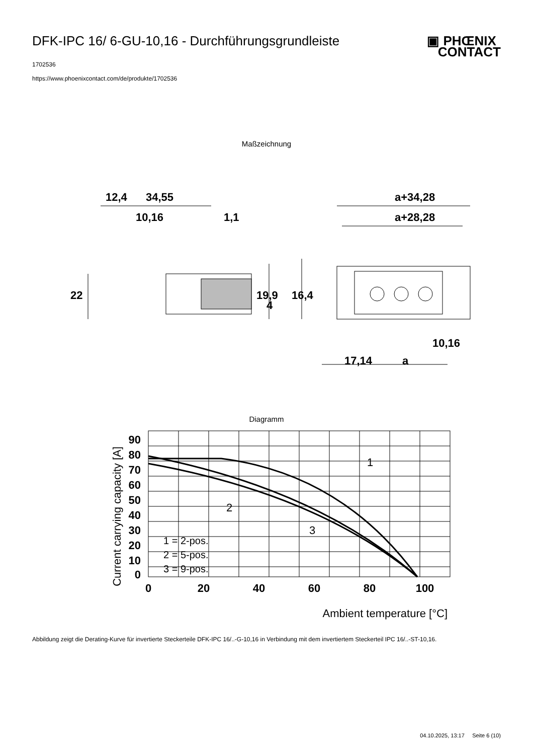▣ PHŒNIX
CONTACT
DFK-IPC 16/ 6-GU-10,16 - Durchführungsgrundleiste
1702536
https://www.phoenixcontact.com/de/produkte/1702536
Maßzeichnung
12,4
34,55
10,16
1,1
a+34,28
a+28,28
22
19,9
16,4
4
10,16
17,14
a
Diagramm
90
80
70
60
50
40
30
20
10
0
0
20
40
60
80
100
1
2
3
1 = 2-pos.
2 = 5-pos.
3 = 9-pos.
Ambient temperature [°C]
Current carrying capacity [A]
Abbildung zeigt die Derating-Kurve für invertierte Steckerteile DFK-IPC 16/..-G-10,16 in Verbindung mit dem invertiertem Steckerteil IPC 16/..-ST-10,16.
04.10.2025, 13:17 Seite 6 (10)